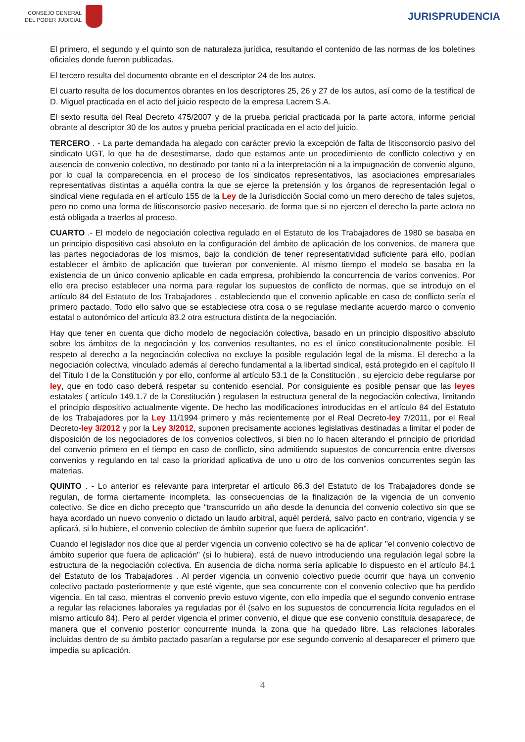CONSEJO GENERAL
DEL PODER JUDICIAL
JURISPRUDENCIA
El primero, el segundo y el quinto son de naturaleza jurídica, resultando el contenido de las normas de los boletines oficiales donde fueron publicadas.
El tercero resulta del documento obrante en el descriptor 24 de los autos.
El cuarto resulta de los documentos obrantes en los descriptores 25, 26 y 27 de los autos, así como de la testifical de D. Miguel practicada en el acto del juicio respecto de la empresa Lacrem S.A.
El sexto resulta del Real Decreto 475/2007 y de la prueba pericial practicada por la parte actora, informe pericial obrante al descriptor 30 de los autos y prueba pericial practicada en el acto del juicio.
TERCERO . - La parte demandada ha alegado con carácter previo la excepción de falta de litisconsorcio pasivo del sindicato UGT, lo que ha de desestimarse, dado que estamos ante un procedimiento de conflicto colectivo y en ausencia de convenio colectivo, no destinado por tanto ni a la interpretación ni a la impugnación de convenio alguno, por lo cual la comparecencia en el proceso de los sindicatos representativos, las asociaciones empresariales representativas distintas a aquélla contra la que se ejerce la pretensión y los órganos de representación legal o sindical viene regulada en el artículo 155 de la Ley de la Jurisdicción Social como un mero derecho de tales sujetos, pero no como una forma de litisconsorcio pasivo necesario, de forma que si no ejercen el derecho la parte actora no está obligada a traerlos al proceso.
CUARTO .- El modelo de negociación colectiva regulado en el Estatuto de los Trabajadores de 1980 se basaba en un principio dispositivo casi absoluto en la configuración del ámbito de aplicación de los convenios, de manera que las partes negociadoras de los mismos, bajo la condición de tener representatividad suficiente para ello, podían establecer el ámbito de aplicación que tuvieran por conveniente. Al mismo tiempo el modelo se basaba en la existencia de un único convenio aplicable en cada empresa, prohibiendo la concurrencia de varios convenios. Por ello era preciso establecer una norma para regular los supuestos de conflicto de normas, que se introdujo en el artículo 84 del Estatuto de los Trabajadores , estableciendo que el convenio aplicable en caso de conflicto sería el primero pactado. Todo ello salvo que se estableciese otra cosa o se regulase mediante acuerdo marco o convenio estatal o autonómico del artículo 83.2 otra estructura distinta de la negociación.
Hay que tener en cuenta que dicho modelo de negociación colectiva, basado en un principio dispositivo absoluto sobre los ámbitos de la negociación y los convenios resultantes, no es el único constitucionalmente posible. El respeto al derecho a la negociación colectiva no excluye la posible regulación legal de la misma. El derecho a la negociación colectiva, vinculado además al derecho fundamental a la libertad sindical, está protegido en el capítulo II del Título I de la Constitución y por ello, conforme al artículo 53.1 de la Constitución , su ejercicio debe regularse por ley, que en todo caso deberá respetar su contenido esencial. Por consiguiente es posible pensar que las leyes estatales ( artículo 149.1.7 de la Constitución ) regulasen la estructura general de la negociación colectiva, limitando el principio dispositivo actualmente vigente. De hecho las modificaciones introducidas en el artículo 84 del Estatuto de los Trabajadores por la Ley 11/1994 primero y más recientemente por el Real Decreto-ley 7/2011, por el Real Decreto-ley 3/2012 y por la Ley 3/2012, suponen precisamente acciones legislativas destinadas a limitar el poder de disposición de los negociadores de los convenios colectivos, si bien no lo hacen alterando el principio de prioridad del convenio primero en el tiempo en caso de conflicto, sino admitiendo supuestos de concurrencia entre diversos convenios y regulando en tal caso la prioridad aplicativa de uno u otro de los convenios concurrentes según las materias.
QUINTO . - Lo anterior es relevante para interpretar el artículo 86.3 del Estatuto de los Trabajadores donde se regulan, de forma ciertamente incompleta, las consecuencias de la finalización de la vigencia de un convenio colectivo. Se dice en dicho precepto que "transcurrido un año desde la denuncia del convenio colectivo sin que se haya acordado un nuevo convenio o dictado un laudo arbitral, aquél perderá, salvo pacto en contrario, vigencia y se aplicará, si lo hubiere, el convenio colectivo de ámbito superior que fuera de aplicación".
Cuando el legislador nos dice que al perder vigencia un convenio colectivo se ha de aplicar "el convenio colectivo de ámbito superior que fuera de aplicación" (si lo hubiera), está de nuevo introduciendo una regulación legal sobre la estructura de la negociación colectiva. En ausencia de dicha norma sería aplicable lo dispuesto en el artículo 84.1 del Estatuto de los Trabajadores . Al perder vigencia un convenio colectivo puede ocurrir que haya un convenio colectivo pactado posteriormente y que esté vigente, que sea concurrente con el convenio colectivo que ha perdido vigencia. En tal caso, mientras el convenio previo estuvo vigente, con ello impedía que el segundo convenio entrase a regular las relaciones laborales ya reguladas por él (salvo en los supuestos de concurrencia lícita regulados en el mismo artículo 84). Pero al perder vigencia el primer convenio, el dique que ese convenio constituía desaparece, de manera que el convenio posterior concurrente inunda la zona que ha quedado libre. Las relaciones laborales incluidas dentro de su ámbito pactado pasarían a regularse por ese segundo convenio al desaparecer el primero que impedía su aplicación.
4